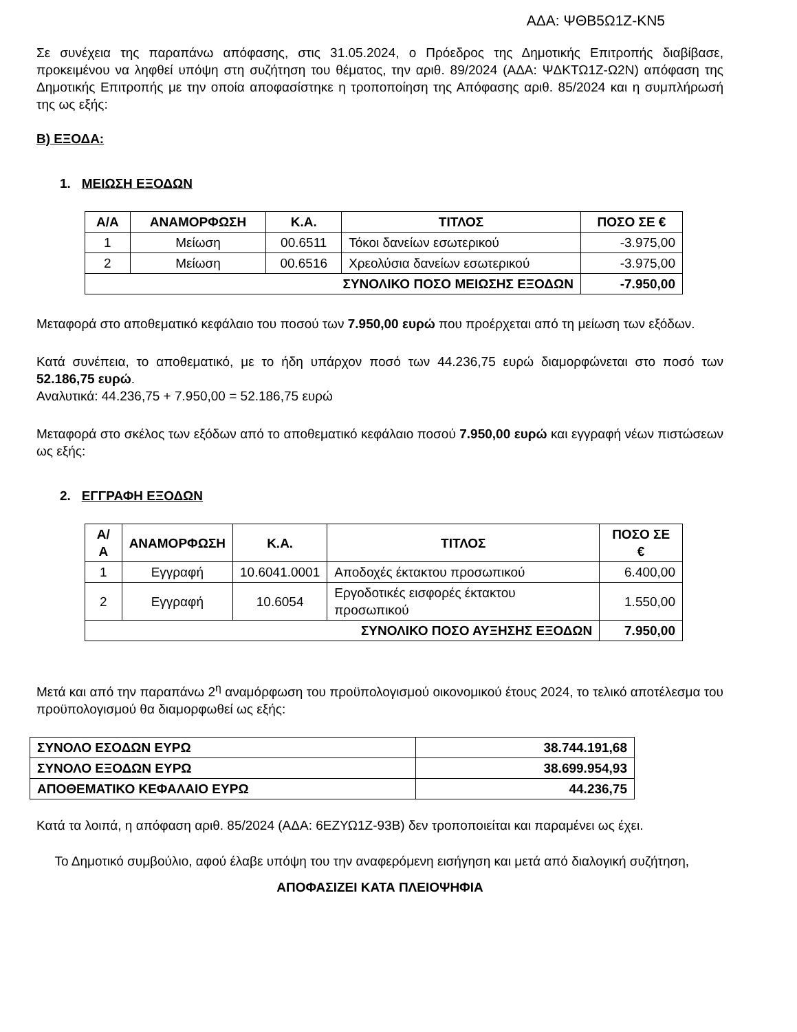ΑΔΑ: ΨΘΒ5Ω1Ζ-ΚΝ5
Σε συνέχεια της παραπάνω απόφασης, στις 31.05.2024, ο Πρόεδρος της Δημοτικής Επιτροπής διαβίβασε, προκειμένου να ληφθεί υπόψη στη συζήτηση του θέματος, την αριθ. 89/2024 (ΑΔΑ: ΨΔΚΤΩ1Ζ-Ω2Ν) απόφαση της Δημοτικής Επιτροπής με την οποία αποφασίστηκε η τροποποίηση της Απόφασης αριθ. 85/2024 και η συμπλήρωσή της ως εξής:
Β) ΕΞΟΔΑ:
1. ΜΕΙΩΣΗ ΕΞΟΔΩΝ
| Α/Α | ΑΝΑΜΟΡΦΩΣΗ | Κ.Α. | ΤΙΤΛΟΣ | ΠΟΣΟ ΣΕ € |
| --- | --- | --- | --- | --- |
| 1 | Μείωση | 00.6511 | Τόκοι δανείων εσωτερικού | -3.975,00 |
| 2 | Μείωση | 00.6516 | Χρεολύσια δανείων εσωτερικού | -3.975,00 |
| ΣΥΝΟΛΙΚΟ ΠΟΣΟ ΜΕΙΩΣΗΣ ΕΞΟΔΩΝ | | | | -7.950,00 |
Μεταφορά στο αποθεματικό κεφάλαιο του ποσού των 7.950,00 ευρώ που προέρχεται από τη μείωση των εξόδων.
Κατά συνέπεια, το αποθεματικό, με το ήδη υπάρχον ποσό των 44.236,75 ευρώ διαμορφώνεται στο ποσό των 52.186,75 ευρώ.
Αναλυτικά: 44.236,75 + 7.950,00 = 52.186,75 ευρώ
Μεταφορά στο σκέλος των εξόδων από το αποθεματικό κεφάλαιο ποσού 7.950,00 ευρώ και εγγραφή νέων πιστώσεων ως εξής:
2. ΕΓΓΡΑΦΗ ΕΞΟΔΩΝ
| Α/Α | ΑΝΑΜΟΡΦΩΣΗ | Κ.Α. | ΤΙΤΛΟΣ | ΠΟΣΟ ΣΕ € |
| --- | --- | --- | --- | --- |
| 1 | Εγγραφή | 10.6041.0001 | Αποδοχές έκτακτου προσωπικού | 6.400,00 |
| 2 | Εγγραφή | 10.6054 | Εργοδοτικές εισφορές έκτακτου προσωπικού | 1.550,00 |
| ΣΥΝΟΛΙΚΟ ΠΟΣΟ ΑΥΞΗΣΗΣ ΕΞΟΔΩΝ | | | | 7.950,00 |
Μετά και από την παραπάνω 2<sup>η</sup> αναμόρφωση του προϋπολογισμού οικονομικού έτους 2024, το τελικό αποτέλεσμα του προϋπολογισμού θα διαμορφωθεί ως εξής:
| ΣΥΝΟΛΟ ΕΣΟΔΩΝ ΕΥΡΩ | 38.744.191,68 |
| --- | --- |
| ΣΥΝΟΛΟ ΕΞΟΔΩΝ ΕΥΡΩ | 38.699.954,93 |
| ΑΠΟΘΕΜΑΤΙΚΟ ΚΕΦΑΛΑΙΟ ΕΥΡΩ | 44.236,75 |
Κατά τα λοιπά, η απόφαση αριθ. 85/2024 (ΑΔΑ: 6ΕΖΥΩ1Ζ-93Β) δεν τροποποιείται και παραμένει ως έχει.
Το Δημοτικό συμβούλιο, αφού έλαβε υπόψη του την αναφερόμενη εισήγηση και μετά από διαλογική συζήτηση,
ΑΠΟΦΑΣΙΖΕΙ ΚΑΤΑ ΠΛΕΙΟΨΗΦΙΑ